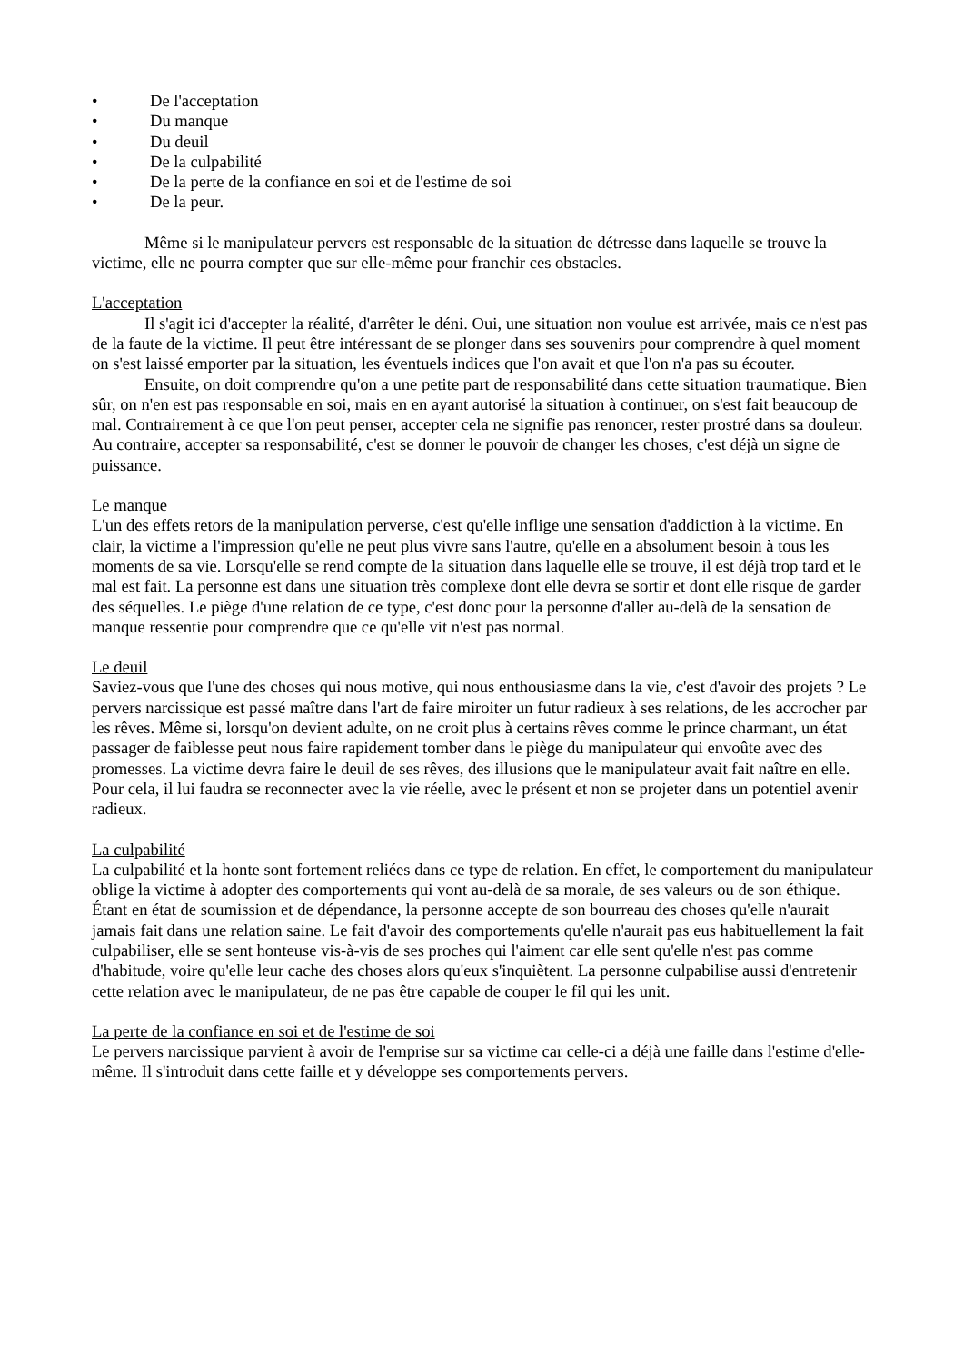• De l'acceptation
• Du manque
• Du deuil
• De la culpabilité
• De la perte de la confiance en soi et de l'estime de soi
• De la peur.
Même si le manipulateur pervers est responsable de la situation de détresse dans laquelle se trouve la victime, elle ne pourra compter que sur elle-même pour franchir ces obstacles.
L'acceptation
Il s'agit ici d'accepter la réalité, d'arrêter le déni. Oui, une situation non voulue est arrivée, mais ce n'est pas de la faute de la victime. Il peut être intéressant de se plonger dans ses souvenirs pour comprendre à quel moment on s'est laissé emporter par la situation, les éventuels indices que l'on avait et que l'on n'a pas su écouter.
Ensuite, on doit comprendre qu'on a une petite part de responsabilité dans cette situation traumatique. Bien sûr, on n'en est pas responsable en soi, mais en en ayant autorisé la situation à continuer, on s'est fait beaucoup de mal. Contrairement à ce que l'on peut penser, accepter cela ne signifie pas renoncer, rester prostré dans sa douleur. Au contraire, accepter sa responsabilité, c'est se donner le pouvoir de changer les choses, c'est déjà un signe de puissance.
Le manque
L'un des effets retors de la manipulation perverse, c'est qu'elle inflige une sensation d'addiction à la victime. En clair, la victime a l'impression qu'elle ne peut plus vivre sans l'autre, qu'elle en a absolument besoin à tous les moments de sa vie. Lorsqu'elle se rend compte de la situation dans laquelle elle se trouve, il est déjà trop tard et le mal est fait. La personne est dans une situation très complexe dont elle devra se sortir et dont elle risque de garder des séquelles. Le piège d'une relation de ce type, c'est donc pour la personne d'aller au-delà de la sensation de manque ressentie pour comprendre que ce qu'elle vit n'est pas normal.
Le deuil
Saviez-vous que l'une des choses qui nous motive, qui nous enthousiasme dans la vie, c'est d'avoir des projets ? Le pervers narcissique est passé maître dans l'art de faire miroiter un futur radieux à ses relations, de les accrocher par les rêves. Même si, lorsqu'on devient adulte, on ne croit plus à certains rêves comme le prince charmant, un état passager de faiblesse peut nous faire rapidement tomber dans le piège du manipulateur qui envoûte avec des promesses. La victime devra faire le deuil de ses rêves, des illusions que le manipulateur avait fait naître en elle. Pour cela, il lui faudra se reconnecter avec la vie réelle, avec le présent et non se projeter dans un potentiel avenir radieux.
La culpabilité
La culpabilité et la honte sont fortement reliées dans ce type de relation. En effet, le comportement du manipulateur oblige la victime à adopter des comportements qui vont au-delà de sa morale, de ses valeurs ou de son éthique. Étant en état de soumission et de dépendance, la personne accepte de son bourreau des choses qu'elle n'aurait jamais fait dans une relation saine. Le fait d'avoir des comportements qu'elle n'aurait pas eus habituellement la fait culpabiliser, elle se sent honteuse vis-à-vis de ses proches qui l'aiment car elle sent qu'elle n'est pas comme d'habitude, voire qu'elle leur cache des choses alors qu'eux s'inquiètent. La personne culpabilise aussi d'entretenir cette relation avec le manipulateur, de ne pas être capable de couper le fil qui les unit.
La perte de la confiance en soi et de l'estime de soi
Le pervers narcissique parvient à avoir de l'emprise sur sa victime car celle-ci a déjà une faille dans l'estime d'elle-même. Il s'introduit dans cette faille et y développe ses comportements pervers.